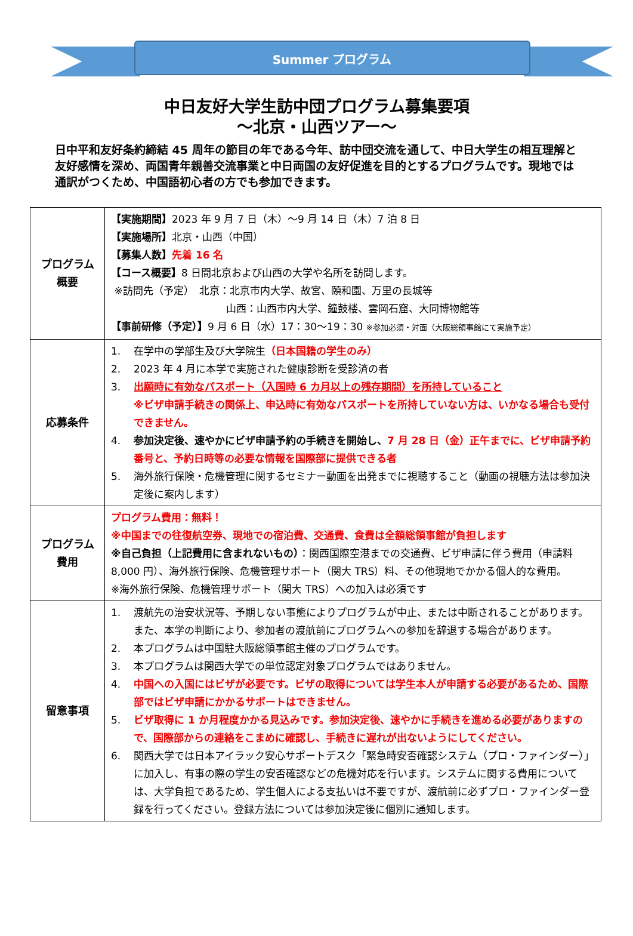Summer プログラム
中日友好大学生訪中団プログラム募集要項
～北京・山西ツアー～
日中平和友好条約締結 45 周年の節目の年である今年、訪中団交流を通して、中日大学生の相互理解と友好感情を深め、両国青年親善交流事業と中日両国の友好促進を目的とするプログラムです。現地では通訳がつくため、中国語初心者の方でも参加できます。
| プログラム 概要 | 【実施期間】 2023 年 9 月 7 日（木）～9 月 14 日（木）7 泊 8 日 【実施場所】 北京・山西（中国） 【募集人数】 先着 16 名 【コース概要】 8 日間北京および山西の大学や名所を訪問します。 ※訪問先（予定） 北京：北京市内大学、故宮、頤和園、万里の長城等 山西：山西市内大学、鐘鼓楼、雲岡石窟、大同博物館等 【事前研修（予定）】 9 月 6 日（水）17：30～19：30 ※参加必須・対面（大阪総領事館にて実施予定） |
| 応募条件 | 1. 在学中の学部生及び大学院生 （日本国籍の学生のみ） 2. 2023 年 4 月に本学で実施された健康診断を受診済の者 3. 出願時に有効なパスポート（入国時 6 カ月以上の残存期間）を所持していること ※ビザ申請手続きの関係上、申込時に有効なパスポートを所持していない方は、いかなる場合も受付できません。 4. 参加決定後、速やかにビザ申請予約の手続きを開始し、 7 月 28 日（金）正午までに、ビザ申請予約番号と、予約日時等の必要な情報を国際部に提供できる者 5. 海外旅行保険・危機管理に関するセミナー動画を出発までに視聴すること（動画の視聴方法は参加決定後に案内します） |
| プログラム 費用 | プログラム費用：無料！ ※中国までの往復航空券、現地での宿泊費、交通費、食費は全額総領事館が負担します ※自己負担（上記費用に含まれないもの） ：関西国際空港までの交通費、ビザ申請に伴う費用（申請料 8,000 円）、海外旅行保険、危機管理サポート（関大 TRS）料、その他現地でかかる個人的な費用。 ※海外旅行保険、危機管理サポート（関大 TRS）への加入は必須です |
| 留意事項 | 1. 渡航先の治安状況等、予期しない事態によりプログラムが中止、または中断されることがあります。また、本学の判断により、参加者の渡航前にプログラムへの参加を辞退する場合があります。 2. 本プログラムは中国駐大阪総領事館主催のプログラムです。 3. 本プログラムは関西大学での単位認定対象プログラムではありません。 4. 中国への入国にはビザが必要です。ビザの取得については学生本人が申請する必要があるため、国際部ではビザ申請にかかるサポートはできません。 5. ビザ取得に 1 か月程度かかる見込みです。参加決定後、速やかに手続きを進める必要がありますので、国際部からの連絡をこまめに確認し、手続きに遅れが出ないようにしてください。 6. 関西大学では日本アイラック安心サポートデスク「緊急時安否確認システム（プロ・ファインダー）」に加入し、有事の際の学生の安否確認などの危機対応を行います。システムに関する費用については、大学負担であるため、学生個人による支払いは不要ですが、渡航前に必ずプロ・ファインダー登録を行ってください。登録方法については参加決定後に個別に通知します。 |